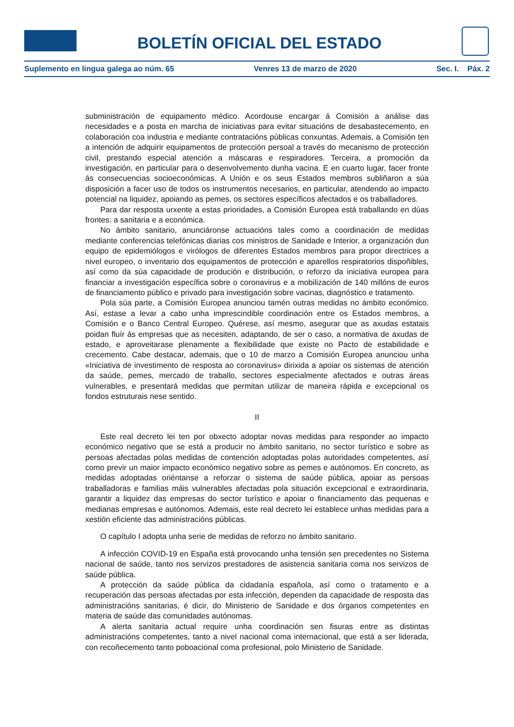BOLETÍN OFICIAL DEL ESTADO
Suplemento en lingua galega ao núm. 65 Venres 13 de marzo de 2020 Sec. I. Páx. 2
subministración de equipamento médico. Acordouse encargar á Comisión a análise das necesidades e a posta en marcha de iniciativas para evitar situacións de desabastecemento, en colaboración coa industria e mediante contratacións públicas conxuntas. Ademais, a Comisión ten a intención de adquirir equipamentos de protección persoal a través do mecanismo de protección civil, prestando especial atención a máscaras e respiradores. Terceira, a promoción da investigación, en particular para o desenvolvemento dunha vacina. E en cuarto lugar, facer fronte ás consecuencias socioeconómicas. A Unión e os seus Estados membros subliñaron a súa disposición a facer uso de todos os instrumentos necesarios, en particular, atendendo ao impacto potencial na liquidez, apoiando as pemes, os sectores específicos afectados e os traballadores.
Para dar resposta urxente a estas prioridades, a Comisión Europea está traballando en dúas frontes: a sanitaria e a económica.
No ámbito sanitario, anunciáronse actuacións tales como a coordinación de medidas mediante conferencias telefónicas diarias cos ministros de Sanidade e Interior, a organización dun equipo de epidemiólogos e virólogos de diferentes Estados membros para propor directrices a nivel europeo, o inventario dos equipamentos de protección e aparellos respiratorios dispoñibles, así como da súa capacidade de produción e distribución, o reforzo da iniciativa europea para financiar a investigación específica sobre o coronavirus e a mobilización de 140 millóns de euros de financiamento público e privado para investigación sobre vacinas, diagnóstico e tratamento.
Pola súa parte, a Comisión Europea anunciou tamén outras medidas no ámbito económico. Así, estase a levar a cabo unha imprescindible coordinación entre os Estados membros, a Comisión e o Banco Central Europeo. Quérese, así mesmo, asegurar que as axudas estatais poidan fluír ás empresas que as necesiten, adaptando, de ser o caso, a normativa de axudas de estado, e aproveitarase plenamente a flexibilidade que existe no Pacto de estabilidade e crecemento. Cabe destacar, ademais, que o 10 de marzo a Comisión Europea anunciou unha «Iniciativa de investimento de resposta ao coronavirus» dirixida a apoiar os sistemas de atención da saúde, pemes, mercado de traballo, sectores especialmente afectados e outras áreas vulnerables, e presentará medidas que permitan utilizar de maneira rápida e excepcional os fondos estruturais nese sentido.
II
Este real decreto lei ten por obxecto adoptar novas medidas para responder ao impacto económico negativo que se está a producir no ámbito sanitario, no sector turístico e sobre as persoas afectadas polas medidas de contención adoptadas polas autoridades competentes, así como previr un maior impacto económico negativo sobre as pemes e autónomos. En concreto, as medidas adoptadas oriéntanse a reforzar o sistema de saúde pública, apoiar as persoas traballadoras e familias máis vulnerables afectadas pola situación excepcional e extraordinaria, garantir a liquidez das empresas do sector turístico e apoiar o financiamento das pequenas e medianas empresas e autónomos. Ademais, este real decreto lei establece unhas medidas para a xestión eficiente das administracións públicas.
O capítulo I adopta unha serie de medidas de reforzo no ámbito sanitario.
A infección COVID-19 en España está provocando unha tensión sen precedentes no Sistema nacional de saúde, tanto nos servizos prestadores de asistencia sanitaria coma nos servizos de saúde pública.
A protección da saúde pública da cidadanía española, así como o tratamento e a recuperación das persoas afectadas por esta infección, dependen da capacidade de resposta das administracións sanitarias, é dicir, do Ministerio de Sanidade e dos órganos competentes en materia de saúde das comunidades autónomas.
A alerta sanitaria actual require unha coordinación sen fisuras entre as distintas administracións competentes, tanto a nivel nacional coma internacional, que está a ser liderada, con recoñecemento tanto poboacional coma profesional, polo Ministerio de Sanidade.